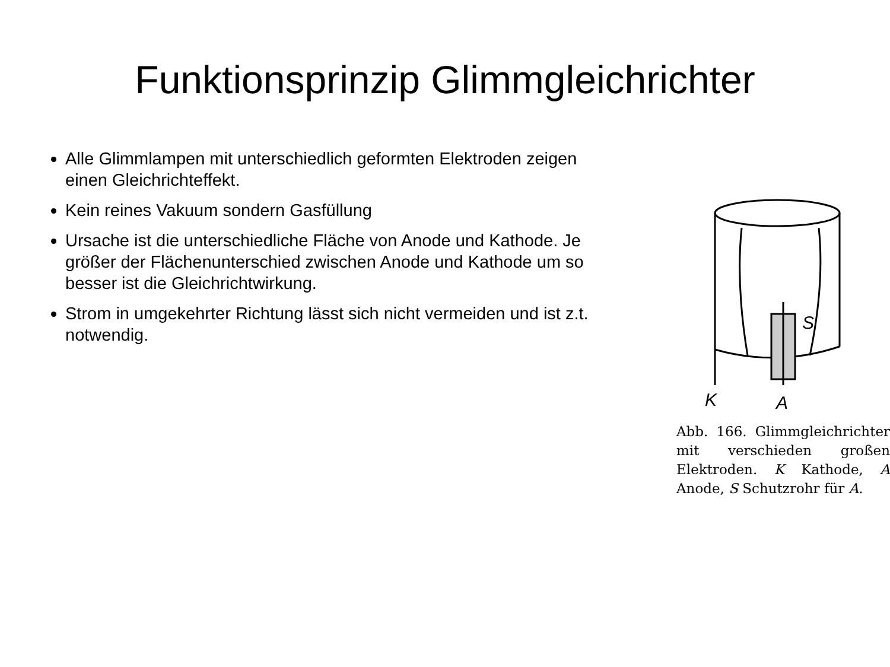Funktionsprinzip Glimmgleichrichter
Alle Glimmlampen mit unterschiedlich geformten Elektroden zeigen einen Gleichrichteffekt.
Kein reines Vakuum sondern Gasfüllung
Ursache ist die unterschiedliche Fläche von Anode und Kathode. Je größer der Flächenunterschied zwischen Anode und Kathode um so besser ist die Gleichrichtwirkung.
Strom in umgekehrter Richtung lässt sich nicht vermeiden und ist z.t. notwendig.
K
A
S
Abb. 166. Glimmgleichrichter mit verschieden großen Elektroden. K Kathode, A Anode, S Schutzrohr für A.